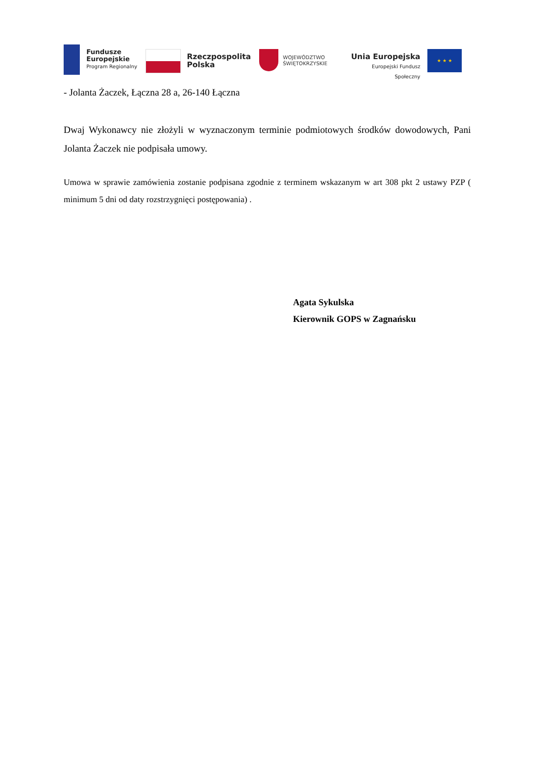Fundusze
Europejskie
Program Regionalny
Rzeczpospolita
Polska
WOJEWÓDZTWO
ŚWIĘTOKRZYSKIE
Unia Europejska
Europejski Fundusz Społeczny
★ ★ ★
- Jolanta Żaczek, Łączna 28 a, 26-140 Łączna
Dwaj Wykonawcy nie złożyli w wyznaczonym terminie podmiotowych środków dowodowych, Pani Jolanta Żaczek nie podpisała umowy.
Umowa w sprawie zamówienia zostanie podpisana zgodnie z terminem wskazanym w art 308 pkt 2 ustawy PZP ( minimum 5 dni od daty rozstrzygnięci postępowania) .
Agata Sykulska
Kierownik GOPS w Zagnańsku